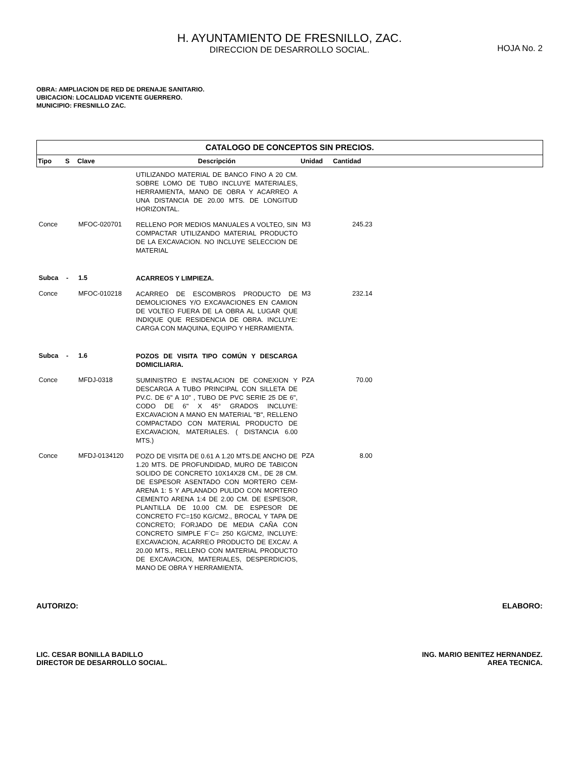H. AYUNTAMIENTO DE FRESNILLO, ZAC.
DIRECCION DE DESARROLLO SOCIAL.
HOJA No. 2
OBRA: AMPLIACION DE RED DE DRENAJE SANITARIO.
UBICACION: LOCALIDAD VICENTE GUERRERO.
MUNICIPIO: FRESNILLO ZAC.
| CATALOGO DE CONCEPTOS SIN PRECIOS. | | | | | | |
| --- | --- | --- | --- | --- | --- | --- |
| Tipo | S | Clave | Descripción | Unidad | Cantidad | |
| | | | UTILIZANDO MATERIAL DE BANCO FINO A 20 CM. SOBRE LOMO DE TUBO INCLUYE MATERIALES, HERRAMIENTA, MANO DE OBRA Y ACARREO A UNA DISTANCIA DE 20.00 MTS. DE LONGITUD HORIZONTAL. | | | |
| Conce | | MFOC-020701 | RELLENO POR MEDIOS MANUALES A VOLTEO, SIN COMPACTAR UTILIZANDO MATERIAL PRODUCTO DE LA EXCAVACION. NO INCLUYE SELECCION DE MATERIAL | M3 | 245.23 | |
| Subca | - | 1.5 | ACARREOS Y LIMPIEZA. | | | |
| Conce | | MFOC-010218 | ACARREO DE ESCOMBROS PRODUCTO DE DEMOLICIONES Y/O EXCAVACIONES EN CAMION DE VOLTEO FUERA DE LA OBRA AL LUGAR QUE INDIQUE QUE RESIDENCIA DE OBRA. INCLUYE: CARGA CON MAQUINA, EQUIPO Y HERRAMIENTA. | M3 | 232.14 | |
| Subca | - | 1.6 | POZOS DE VISITA TIPO COMÚN Y DESCARGA DOMICILIARIA. | | | |
| Conce | | MFDJ-0318 | SUMINISTRO E INSTALACION DE CONEXION Y DESCARGA A TUBO PRINCIPAL CON SILLETA DE PV.C. DE 6" A 10" , TUBO DE PVC SERIE 25 DE 6", CODO DE 6" X 45° GRADOS INCLUYE: EXCAVACION A MANO EN MATERIAL "B", RELLENO COMPACTADO CON MATERIAL PRODUCTO DE EXCAVACION, MATERIALES. ( DISTANCIA 6.00 MTS.) | PZA | 70.00 | |
| Conce | | MFDJ-0134120 | POZO DE VISITA DE 0.61 A 1.20 MTS.DE ANCHO DE 1.20 MTS. DE PROFUNDIDAD, MURO DE TABICON SOLIDO DE CONCRETO 10X14X28 CM., DE 28 CM. DE ESPESOR ASENTADO CON MORTERO CEM-ARENA 1: 5 Y APLANADO PULIDO CON MORTERO CEMENTO ARENA 1:4 DE 2.00 CM. DE ESPESOR, PLANTILLA DE 10.00 CM. DE ESPESOR DE CONCRETO F'C=150 KG/CM2., BROCAL Y TAPA DE CONCRETO; FORJADO DE MEDIA CAÑA CON CONCRETO SIMPLE F´C= 250 KG/CM2, INCLUYE: EXCAVACION, ACARREO PRODUCTO DE EXCAV. A 20.00 MTS., RELLENO CON MATERIAL PRODUCTO DE EXCAVACION, MATERIALES, DESPERDICIOS, MANO DE OBRA Y HERRAMIENTA. | PZA | 8.00 | |
AUTORIZO: ELABORO:
LIC. CESAR BONILLA BADILLO
DIRECTOR DE DESARROLLO SOCIAL.
ING. MARIO BENITEZ HERNANDEZ.
AREA TECNICA.